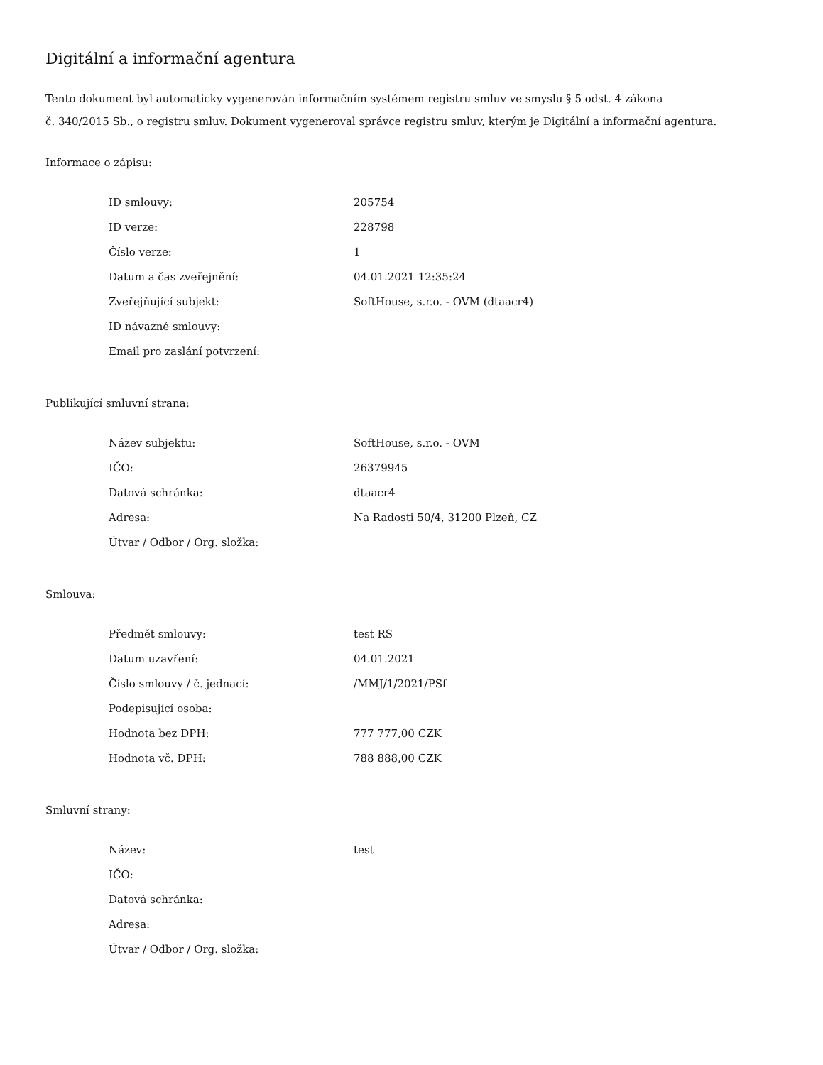Digitální a informační agentura
Tento dokument byl automaticky vygenerován informačním systémem registru smluv ve smyslu § 5 odst. 4 zákona
č. 340/2015 Sb., o registru smluv. Dokument vygeneroval správce registru smluv, kterým je Digitální a informační agentura.
Informace o zápisu:
| ID smlouvy: | 205754 |
| ID verze: | 228798 |
| Číslo verze: | 1 |
| Datum a čas zveřejnění: | 04.01.2021 12:35:24 |
| Zveřejňující subjekt: | SoftHouse, s.r.o. - OVM (dtaacr4) |
| ID návazné smlouvy: | |
| Email pro zaslání potvrzení: | |
Publikující smluvní strana:
| Název subjektu: | SoftHouse, s.r.o. - OVM |
| IČO: | 26379945 |
| Datová schránka: | dtaacr4 |
| Adresa: | Na Radosti 50/4, 31200 Plzeň, CZ |
| Útvar / Odbor / Org. složka: | |
Smlouva:
| Předmět smlouvy: | test RS |
| Datum uzavření: | 04.01.2021 |
| Číslo smlouvy / č. jednací: | /MMJ/1/2021/PSf |
| Podepisující osoba: | |
| Hodnota bez DPH: | 777 777,00 CZK |
| Hodnota vč. DPH: | 788 888,00 CZK |
Smluvní strany:
| Název: | test |
| IČO: | |
| Datová schránka: | |
| Adresa: | |
| Útvar / Odbor / Org. složka: | |